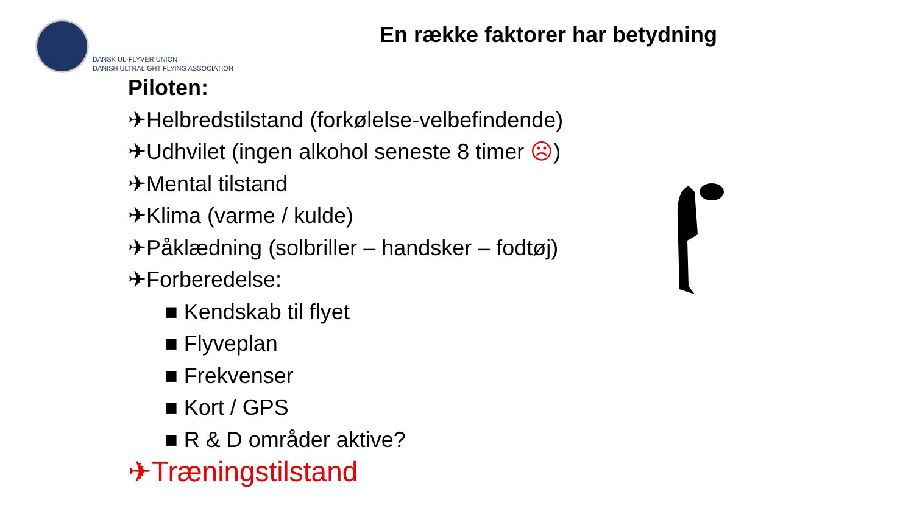DANSK UL-FLYVER UNION
DANISH ULTRALIGHT FLYING ASSOCIATION
En række faktorer har betydning
Piloten:
✈Helbredstilstand (forkølelse-velbefindende)
✈Udhvilet (ingen alkohol seneste 8 timer ☹)
✈Mental tilstand
✈Klima (varme / kulde)
✈Påklædning (solbriller – handsker – fodtøj)
✈Forberedelse:
■ Kendskab til flyet
■ Flyveplan
■ Frekvenser
■ Kort / GPS
■ R & D områder aktive?
✈Træningstilstand